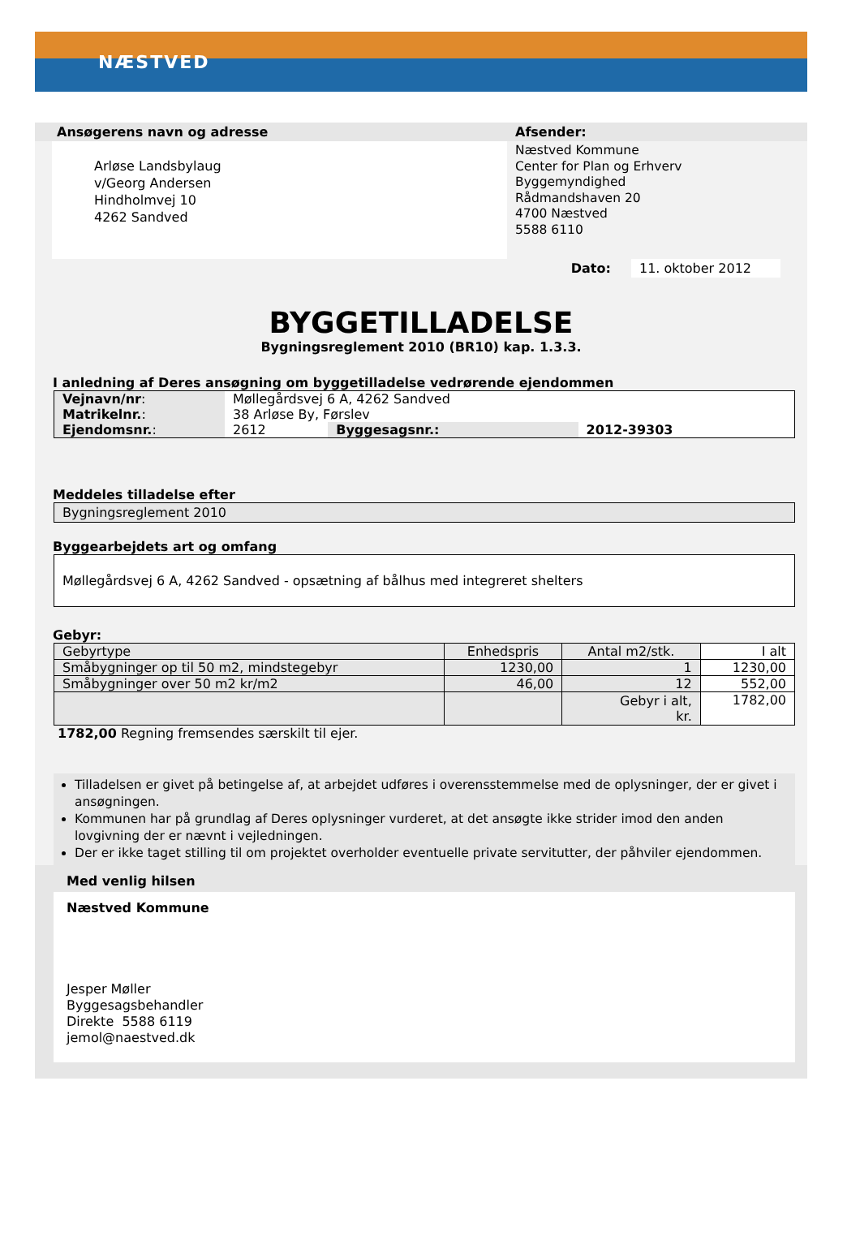NÆSTVED
Ansøgerens navn og adresse
Arløse Landsbylaug
v/Georg Andersen
Hindholmvej 10
4262 Sandved
Afsender:
Næstved Kommune
Center for Plan og Erhverv
Byggemyndighed
Rådmandshaven 20
4700 Næstved
5588 6110
Dato: 11. oktober 2012
BYGGETILLADELSE
Bygningsreglement 2010 (BR10) kap. 1.3.3.
I anledning af Deres ansøgning om byggetilladelse vedrørende ejendommen
| Vejnavn/nr : | Møllegårdsvej 6 A, 4262 Sandved | | |
| Matrikelnr. : | 38 Arløse By, Førslev | | |
| Ejendomsnr. : | 2612 | Byggesagsnr.: | 2012-39303 |
Meddeles tilladelse efter
Bygningsreglement 2010
Byggearbejdets art og omfang
Møllegårdsvej 6 A, 4262 Sandved - opsætning af bålhus med integreret shelters
Gebyr:
| Gebyrtype | Enhedspris | Antal m2/stk. | I alt |
| --- | --- | --- | --- |
| Småbygninger op til 50 m2, mindstegebyr | 1230,00 | 1 | 1230,00 |
| Småbygninger over 50 m2 kr/m2 | 46,00 | 12 | 552,00 |
| | | Gebyr i alt, kr. | 1782,00 |
1782,00 Regning fremsendes særskilt til ejer.
Tilladelsen er givet på betingelse af, at arbejdet udføres i overensstemmelse med de oplysninger, der er givet i ansøgningen.
Kommunen har på grundlag af Deres oplysninger vurderet, at det ansøgte ikke strider imod den anden lovgivning der er nævnt i vejledningen.
Der er ikke taget stilling til om projektet overholder eventuelle private servitutter, der påhviler ejendommen.
Med venlig hilsen
Næstved Kommune
Jesper Møller
Byggesagsbehandler
Direkte 5588 6119
jemol@naestved.dk